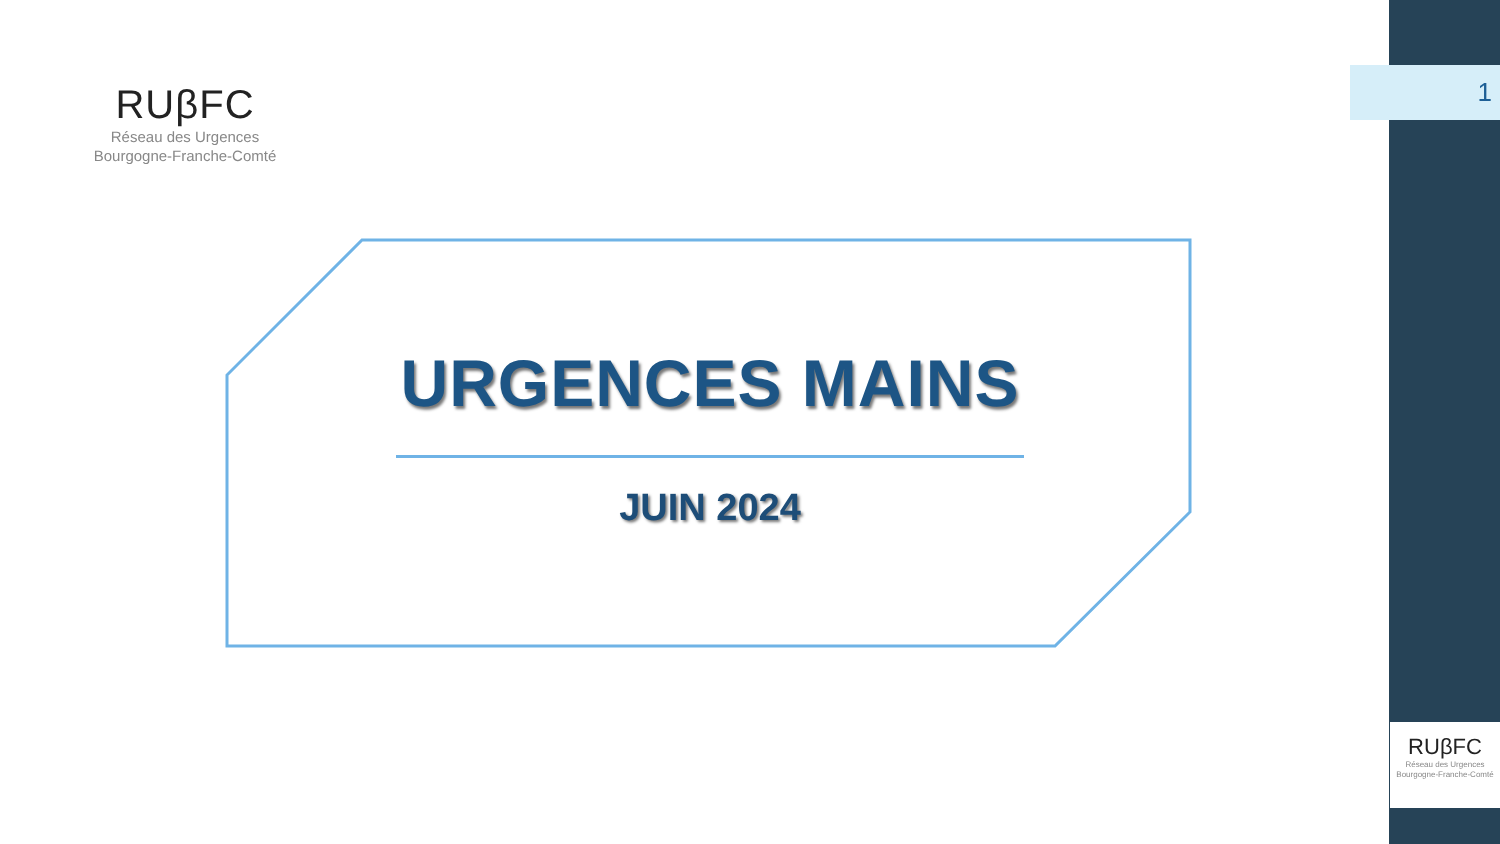1
RUβFC
Réseau des Urgences
Bourgogne-Franche-Comté
URGENCES MAINS
JUIN 2024
RUβFC
Réseau des Urgences
Bourgogne-Franche-Comté